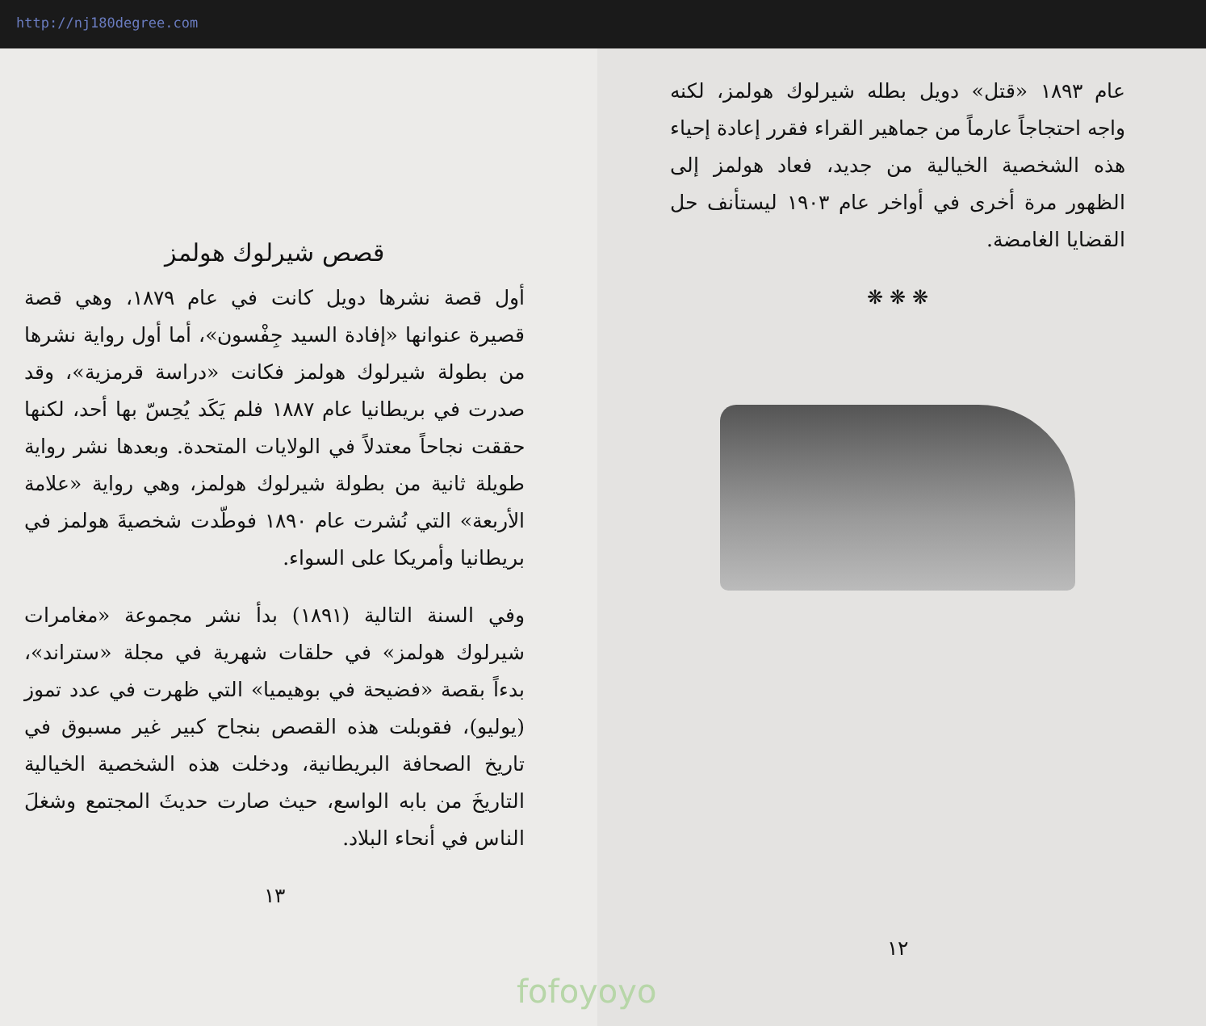http://nj180degree.com
قصص شيرلوك هولمز
أول قصة نشرها دويل كانت في عام ١٨٧٩، وهي قصة قصيرة عنوانها «إفادة السيد جِفْسون»، أما أول رواية نشرها من بطولة شيرلوك هولمز فكانت «دراسة قرمزية»، وقد صدرت في بريطانيا عام ١٨٨٧ فلم يَكَد يُحِسّ بها أحد، لكنها حققت نجاحاً معتدلاً في الولايات المتحدة. وبعدها نشر رواية طويلة ثانية من بطولة شيرلوك هولمز، وهي رواية «علامة الأربعة» التي نُشرت عام ١٨٩٠ فوطّدت شخصيةَ هولمز في بريطانيا وأمريكا على السواء.
وفي السنة التالية (١٨٩١) بدأ نشر مجموعة «مغامرات شيرلوك هولمز» في حلقات شهرية في مجلة «ستراند»، بدءاً بقصة «فضيحة في بوهيميا» التي ظهرت في عدد تموز (يوليو)، فقوبلت هذه القصص بنجاح كبير غير مسبوق في تاريخ الصحافة البريطانية، ودخلت هذه الشخصية الخيالية التاريخَ من بابه الواسع، حيث صارت حديثَ المجتمع وشغلَ الناس في أنحاء البلاد.
١٣
عام ١٨٩٣ «قتل» دويل بطله شيرلوك هولمز، لكنه واجه احتجاجاً عارماً من جماهير القراء فقرر إعادة إحياء هذه الشخصية الخيالية من جديد، فعاد هولمز إلى الظهور مرة أخرى في أواخر عام ١٩٠٣ ليستأنف حل القضايا الغامضة.
❋ ❋ ❋
١٢
fofoyoyo